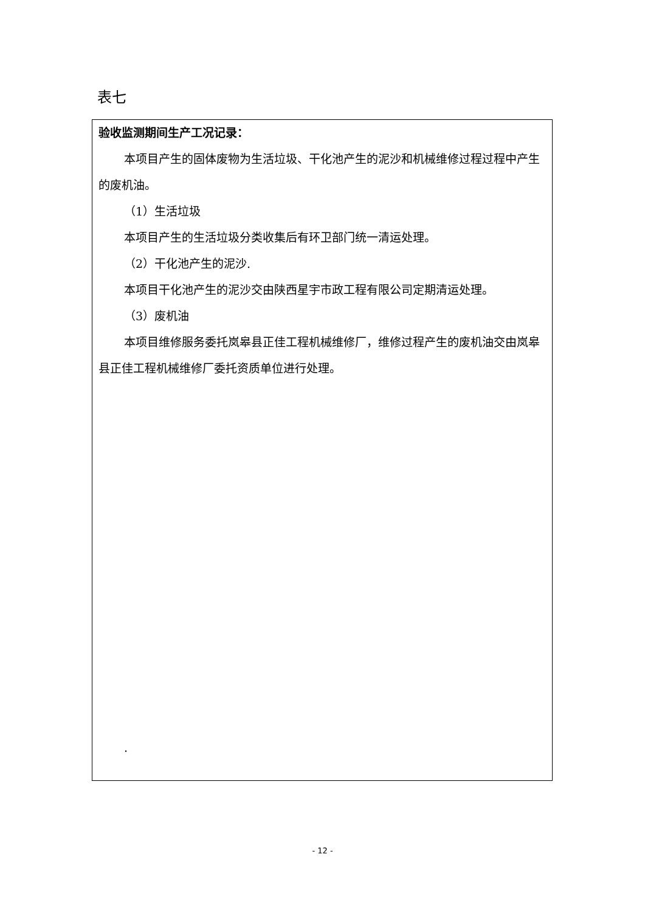表七
验收监测期间生产工况记录：
本项目产生的固体废物为生活垃圾、干化池产生的泥沙和机械维修过程过程中产生的废机油。
（1）生活垃圾
本项目产生的生活垃圾分类收集后有环卫部门统一清运处理。
（2）干化池产生的泥沙.
本项目干化池产生的泥沙交由陕西星宇市政工程有限公司定期清运处理。
（3）废机油
本项目维修服务委托岚皋县正佳工程机械维修厂，维修过程产生的废机油交由岚皋县正佳工程机械维修厂委托资质单位进行处理。
.
- 12 -